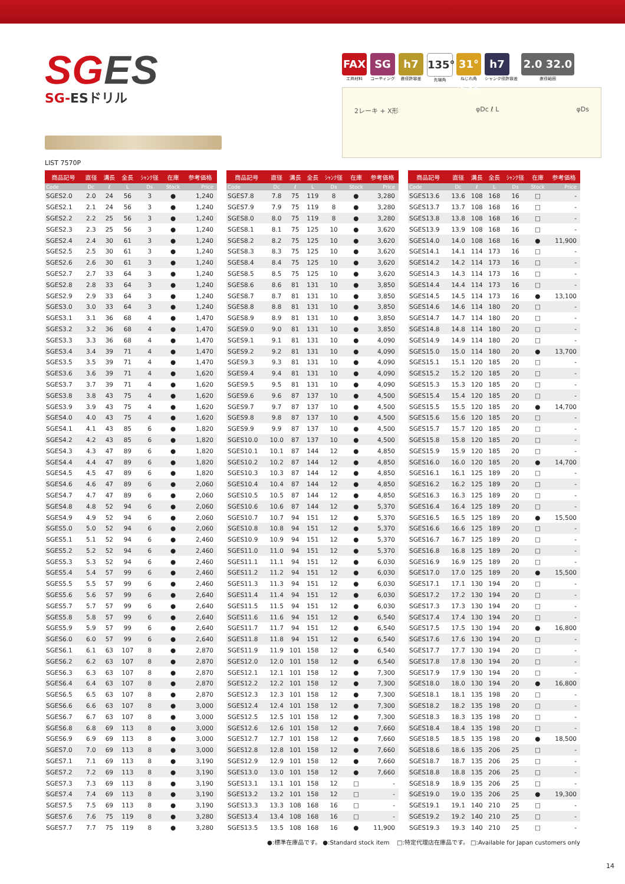SGES
SG-ESドリル
LIST 7570P
FAX
工具材料
SG
コーティング
h7
直径許容差
135°
先端角
31° ~32°
ねじれ角
h7
シャンク径許容差
2.0 32.0
直径範囲
2レーキ + X形 φDc ℓ L φDs
| 商品記号 | 直径 | 溝長 | 全長 | ｼｬﾝｸ径 | 在庫 | 参考価格 |
| --- | --- | --- | --- | --- | --- | --- |
| Code | Dc | ℓ | L | Ds | Stock | Price |
| SGES2.0 | 2.0 | 24 | 56 | 3 | ● | 1,240 |
| SGES2.1 | 2.1 | 24 | 56 | 3 | ● | 1,240 |
| SGES2.2 | 2.2 | 25 | 56 | 3 | ● | 1,240 |
| SGES2.3 | 2.3 | 25 | 56 | 3 | ● | 1,240 |
| SGES2.4 | 2.4 | 30 | 61 | 3 | ● | 1,240 |
| SGES2.5 | 2.5 | 30 | 61 | 3 | ● | 1,240 |
| SGES2.6 | 2.6 | 30 | 61 | 3 | ● | 1,240 |
| SGES2.7 | 2.7 | 33 | 64 | 3 | ● | 1,240 |
| SGES2.8 | 2.8 | 33 | 64 | 3 | ● | 1,240 |
| SGES2.9 | 2.9 | 33 | 64 | 3 | ● | 1,240 |
| SGES3.0 | 3.0 | 33 | 64 | 3 | ● | 1,240 |
| SGES3.1 | 3.1 | 36 | 68 | 4 | ● | 1,470 |
| SGES3.2 | 3.2 | 36 | 68 | 4 | ● | 1,470 |
| SGES3.3 | 3.3 | 36 | 68 | 4 | ● | 1,470 |
| SGES3.4 | 3.4 | 39 | 71 | 4 | ● | 1,470 |
| SGES3.5 | 3.5 | 39 | 71 | 4 | ● | 1,470 |
| SGES3.6 | 3.6 | 39 | 71 | 4 | ● | 1,620 |
| SGES3.7 | 3.7 | 39 | 71 | 4 | ● | 1,620 |
| SGES3.8 | 3.8 | 43 | 75 | 4 | ● | 1,620 |
| SGES3.9 | 3.9 | 43 | 75 | 4 | ● | 1,620 |
| SGES4.0 | 4.0 | 43 | 75 | 4 | ● | 1,620 |
| SGES4.1 | 4.1 | 43 | 85 | 6 | ● | 1,820 |
| SGES4.2 | 4.2 | 43 | 85 | 6 | ● | 1,820 |
| SGES4.3 | 4.3 | 47 | 89 | 6 | ● | 1,820 |
| SGES4.4 | 4.4 | 47 | 89 | 6 | ● | 1,820 |
| SGES4.5 | 4.5 | 47 | 89 | 6 | ● | 1,820 |
| SGES4.6 | 4.6 | 47 | 89 | 6 | ● | 2,060 |
| SGES4.7 | 4.7 | 47 | 89 | 6 | ● | 2,060 |
| SGES4.8 | 4.8 | 52 | 94 | 6 | ● | 2,060 |
| SGES4.9 | 4.9 | 52 | 94 | 6 | ● | 2,060 |
| SGES5.0 | 5.0 | 52 | 94 | 6 | ● | 2,060 |
| SGES5.1 | 5.1 | 52 | 94 | 6 | ● | 2,460 |
| SGES5.2 | 5.2 | 52 | 94 | 6 | ● | 2,460 |
| SGES5.3 | 5.3 | 52 | 94 | 6 | ● | 2,460 |
| SGES5.4 | 5.4 | 57 | 99 | 6 | ● | 2,460 |
| SGES5.5 | 5.5 | 57 | 99 | 6 | ● | 2,460 |
| SGES5.6 | 5.6 | 57 | 99 | 6 | ● | 2,640 |
| SGES5.7 | 5.7 | 57 | 99 | 6 | ● | 2,640 |
| SGES5.8 | 5.8 | 57 | 99 | 6 | ● | 2,640 |
| SGES5.9 | 5.9 | 57 | 99 | 6 | ● | 2,640 |
| SGES6.0 | 6.0 | 57 | 99 | 6 | ● | 2,640 |
| SGES6.1 | 6.1 | 63 | 107 | 8 | ● | 2,870 |
| SGES6.2 | 6.2 | 63 | 107 | 8 | ● | 2,870 |
| SGES6.3 | 6.3 | 63 | 107 | 8 | ● | 2,870 |
| SGES6.4 | 6.4 | 63 | 107 | 8 | ● | 2,870 |
| SGES6.5 | 6.5 | 63 | 107 | 8 | ● | 2,870 |
| SGES6.6 | 6.6 | 63 | 107 | 8 | ● | 3,000 |
| SGES6.7 | 6.7 | 63 | 107 | 8 | ● | 3,000 |
| SGES6.8 | 6.8 | 69 | 113 | 8 | ● | 3,000 |
| SGES6.9 | 6.9 | 69 | 113 | 8 | ● | 3,000 |
| SGES7.0 | 7.0 | 69 | 113 | 8 | ● | 3,000 |
| SGES7.1 | 7.1 | 69 | 113 | 8 | ● | 3,190 |
| SGES7.2 | 7.2 | 69 | 113 | 8 | ● | 3,190 |
| SGES7.3 | 7.3 | 69 | 113 | 8 | ● | 3,190 |
| SGES7.4 | 7.4 | 69 | 113 | 8 | ● | 3,190 |
| SGES7.5 | 7.5 | 69 | 113 | 8 | ● | 3,190 |
| SGES7.6 | 7.6 | 75 | 119 | 8 | ● | 3,280 |
| SGES7.7 | 7.7 | 75 | 119 | 8 | ● | 3,280 |
| 商品記号 | 直径 | 溝長 | 全長 | ｼｬﾝｸ径 | 在庫 | 参考価格 |
| --- | --- | --- | --- | --- | --- | --- |
| Code | Dc | ℓ | L | Ds | Stock | Price |
| SGES7.8 | 7.8 | 75 | 119 | 8 | ● | 3,280 |
| SGES7.9 | 7.9 | 75 | 119 | 8 | ● | 3,280 |
| SGES8.0 | 8.0 | 75 | 119 | 8 | ● | 3,280 |
| SGES8.1 | 8.1 | 75 | 125 | 10 | ● | 3,620 |
| SGES8.2 | 8.2 | 75 | 125 | 10 | ● | 3,620 |
| SGES8.3 | 8.3 | 75 | 125 | 10 | ● | 3,620 |
| SGES8.4 | 8.4 | 75 | 125 | 10 | ● | 3,620 |
| SGES8.5 | 8.5 | 75 | 125 | 10 | ● | 3,620 |
| SGES8.6 | 8.6 | 81 | 131 | 10 | ● | 3,850 |
| SGES8.7 | 8.7 | 81 | 131 | 10 | ● | 3,850 |
| SGES8.8 | 8.8 | 81 | 131 | 10 | ● | 3,850 |
| SGES8.9 | 8.9 | 81 | 131 | 10 | ● | 3,850 |
| SGES9.0 | 9.0 | 81 | 131 | 10 | ● | 3,850 |
| SGES9.1 | 9.1 | 81 | 131 | 10 | ● | 4,090 |
| SGES9.2 | 9.2 | 81 | 131 | 10 | ● | 4,090 |
| SGES9.3 | 9.3 | 81 | 131 | 10 | ● | 4,090 |
| SGES9.4 | 9.4 | 81 | 131 | 10 | ● | 4,090 |
| SGES9.5 | 9.5 | 81 | 131 | 10 | ● | 4,090 |
| SGES9.6 | 9.6 | 87 | 137 | 10 | ● | 4,500 |
| SGES9.7 | 9.7 | 87 | 137 | 10 | ● | 4,500 |
| SGES9.8 | 9.8 | 87 | 137 | 10 | ● | 4,500 |
| SGES9.9 | 9.9 | 87 | 137 | 10 | ● | 4,500 |
| SGES10.0 | 10.0 | 87 | 137 | 10 | ● | 4,500 |
| SGES10.1 | 10.1 | 87 | 144 | 12 | ● | 4,850 |
| SGES10.2 | 10.2 | 87 | 144 | 12 | ● | 4,850 |
| SGES10.3 | 10.3 | 87 | 144 | 12 | ● | 4,850 |
| SGES10.4 | 10.4 | 87 | 144 | 12 | ● | 4,850 |
| SGES10.5 | 10.5 | 87 | 144 | 12 | ● | 4,850 |
| SGES10.6 | 10.6 | 87 | 144 | 12 | ● | 5,370 |
| SGES10.7 | 10.7 | 94 | 151 | 12 | ● | 5,370 |
| SGES10.8 | 10.8 | 94 | 151 | 12 | ● | 5,370 |
| SGES10.9 | 10.9 | 94 | 151 | 12 | ● | 5,370 |
| SGES11.0 | 11.0 | 94 | 151 | 12 | ● | 5,370 |
| SGES11.1 | 11.1 | 94 | 151 | 12 | ● | 6,030 |
| SGES11.2 | 11.2 | 94 | 151 | 12 | ● | 6,030 |
| SGES11.3 | 11.3 | 94 | 151 | 12 | ● | 6,030 |
| SGES11.4 | 11.4 | 94 | 151 | 12 | ● | 6,030 |
| SGES11.5 | 11.5 | 94 | 151 | 12 | ● | 6,030 |
| SGES11.6 | 11.6 | 94 | 151 | 12 | ● | 6,540 |
| SGES11.7 | 11.7 | 94 | 151 | 12 | ● | 6,540 |
| SGES11.8 | 11.8 | 94 | 151 | 12 | ● | 6,540 |
| SGES11.9 | 11.9 | 101 | 158 | 12 | ● | 6,540 |
| SGES12.0 | 12.0 | 101 | 158 | 12 | ● | 6,540 |
| SGES12.1 | 12.1 | 101 | 158 | 12 | ● | 7,300 |
| SGES12.2 | 12.2 | 101 | 158 | 12 | ● | 7,300 |
| SGES12.3 | 12.3 | 101 | 158 | 12 | ● | 7,300 |
| SGES12.4 | 12.4 | 101 | 158 | 12 | ● | 7,300 |
| SGES12.5 | 12.5 | 101 | 158 | 12 | ● | 7,300 |
| SGES12.6 | 12.6 | 101 | 158 | 12 | ● | 7,660 |
| SGES12.7 | 12.7 | 101 | 158 | 12 | ● | 7,660 |
| SGES12.8 | 12.8 | 101 | 158 | 12 | ● | 7,660 |
| SGES12.9 | 12.9 | 101 | 158 | 12 | ● | 7,660 |
| SGES13.0 | 13.0 | 101 | 158 | 12 | ● | 7,660 |
| SGES13.1 | 13.1 | 101 | 158 | 12 | □ | - |
| SGES13.2 | 13.2 | 101 | 158 | 12 | □ | - |
| SGES13.3 | 13.3 | 108 | 168 | 16 | □ | - |
| SGES13.4 | 13.4 | 108 | 168 | 16 | □ | - |
| SGES13.5 | 13.5 | 108 | 168 | 16 | ● | 11,900 |
| 商品記号 | 直径 | 溝長 | 全長 | ｼｬﾝｸ径 | 在庫 | 参考価格 |
| --- | --- | --- | --- | --- | --- | --- |
| Code | Dc | ℓ | L | Ds | Stock | Price |
| SGES13.6 | 13.6 | 108 | 168 | 16 | □ | - |
| SGES13.7 | 13.7 | 108 | 168 | 16 | □ | - |
| SGES13.8 | 13.8 | 108 | 168 | 16 | □ | - |
| SGES13.9 | 13.9 | 108 | 168 | 16 | □ | - |
| SGES14.0 | 14.0 | 108 | 168 | 16 | ● | 11,900 |
| SGES14.1 | 14.1 | 114 | 173 | 16 | □ | - |
| SGES14.2 | 14.2 | 114 | 173 | 16 | □ | - |
| SGES14.3 | 14.3 | 114 | 173 | 16 | □ | - |
| SGES14.4 | 14.4 | 114 | 173 | 16 | □ | - |
| SGES14.5 | 14.5 | 114 | 173 | 16 | ● | 13,100 |
| SGES14.6 | 14.6 | 114 | 180 | 20 | □ | - |
| SGES14.7 | 14.7 | 114 | 180 | 20 | □ | - |
| SGES14.8 | 14.8 | 114 | 180 | 20 | □ | - |
| SGES14.9 | 14.9 | 114 | 180 | 20 | □ | - |
| SGES15.0 | 15.0 | 114 | 180 | 20 | ● | 13,700 |
| SGES15.1 | 15.1 | 120 | 185 | 20 | □ | - |
| SGES15.2 | 15.2 | 120 | 185 | 20 | □ | - |
| SGES15.3 | 15.3 | 120 | 185 | 20 | □ | - |
| SGES15.4 | 15.4 | 120 | 185 | 20 | □ | - |
| SGES15.5 | 15.5 | 120 | 185 | 20 | ● | 14,700 |
| SGES15.6 | 15.6 | 120 | 185 | 20 | □ | - |
| SGES15.7 | 15.7 | 120 | 185 | 20 | □ | - |
| SGES15.8 | 15.8 | 120 | 185 | 20 | □ | - |
| SGES15.9 | 15.9 | 120 | 185 | 20 | □ | - |
| SGES16.0 | 16.0 | 120 | 185 | 20 | ● | 14,700 |
| SGES16.1 | 16.1 | 125 | 189 | 20 | □ | - |
| SGES16.2 | 16.2 | 125 | 189 | 20 | □ | - |
| SGES16.3 | 16.3 | 125 | 189 | 20 | □ | - |
| SGES16.4 | 16.4 | 125 | 189 | 20 | □ | - |
| SGES16.5 | 16.5 | 125 | 189 | 20 | ● | 15,500 |
| SGES16.6 | 16.6 | 125 | 189 | 20 | □ | - |
| SGES16.7 | 16.7 | 125 | 189 | 20 | □ | - |
| SGES16.8 | 16.8 | 125 | 189 | 20 | □ | - |
| SGES16.9 | 16.9 | 125 | 189 | 20 | □ | - |
| SGES17.0 | 17.0 | 125 | 189 | 20 | ● | 15,500 |
| SGES17.1 | 17.1 | 130 | 194 | 20 | □ | - |
| SGES17.2 | 17.2 | 130 | 194 | 20 | □ | - |
| SGES17.3 | 17.3 | 130 | 194 | 20 | □ | - |
| SGES17.4 | 17.4 | 130 | 194 | 20 | □ | - |
| SGES17.5 | 17.5 | 130 | 194 | 20 | ● | 16,800 |
| SGES17.6 | 17.6 | 130 | 194 | 20 | □ | - |
| SGES17.7 | 17.7 | 130 | 194 | 20 | □ | - |
| SGES17.8 | 17.8 | 130 | 194 | 20 | □ | - |
| SGES17.9 | 17.9 | 130 | 194 | 20 | □ | - |
| SGES18.0 | 18.0 | 130 | 194 | 20 | ● | 16,800 |
| SGES18.1 | 18.1 | 135 | 198 | 20 | □ | - |
| SGES18.2 | 18.2 | 135 | 198 | 20 | □ | - |
| SGES18.3 | 18.3 | 135 | 198 | 20 | □ | - |
| SGES18.4 | 18.4 | 135 | 198 | 20 | □ | - |
| SGES18.5 | 18.5 | 135 | 198 | 20 | ● | 18,500 |
| SGES18.6 | 18.6 | 135 | 206 | 25 | □ | - |
| SGES18.7 | 18.7 | 135 | 206 | 25 | □ | - |
| SGES18.8 | 18.8 | 135 | 206 | 25 | □ | - |
| SGES18.9 | 18.9 | 135 | 206 | 25 | □ | - |
| SGES19.0 | 19.0 | 135 | 206 | 25 | ● | 19,300 |
| SGES19.1 | 19.1 | 140 | 210 | 25 | □ | - |
| SGES19.2 | 19.2 | 140 | 210 | 25 | □ | - |
| SGES19.3 | 19.3 | 140 | 210 | 25 | □ | - |
●:標準在庫品です。 ●:Standard stock item □:特定代理店在庫品です。 □:Available for Japan customers only
14